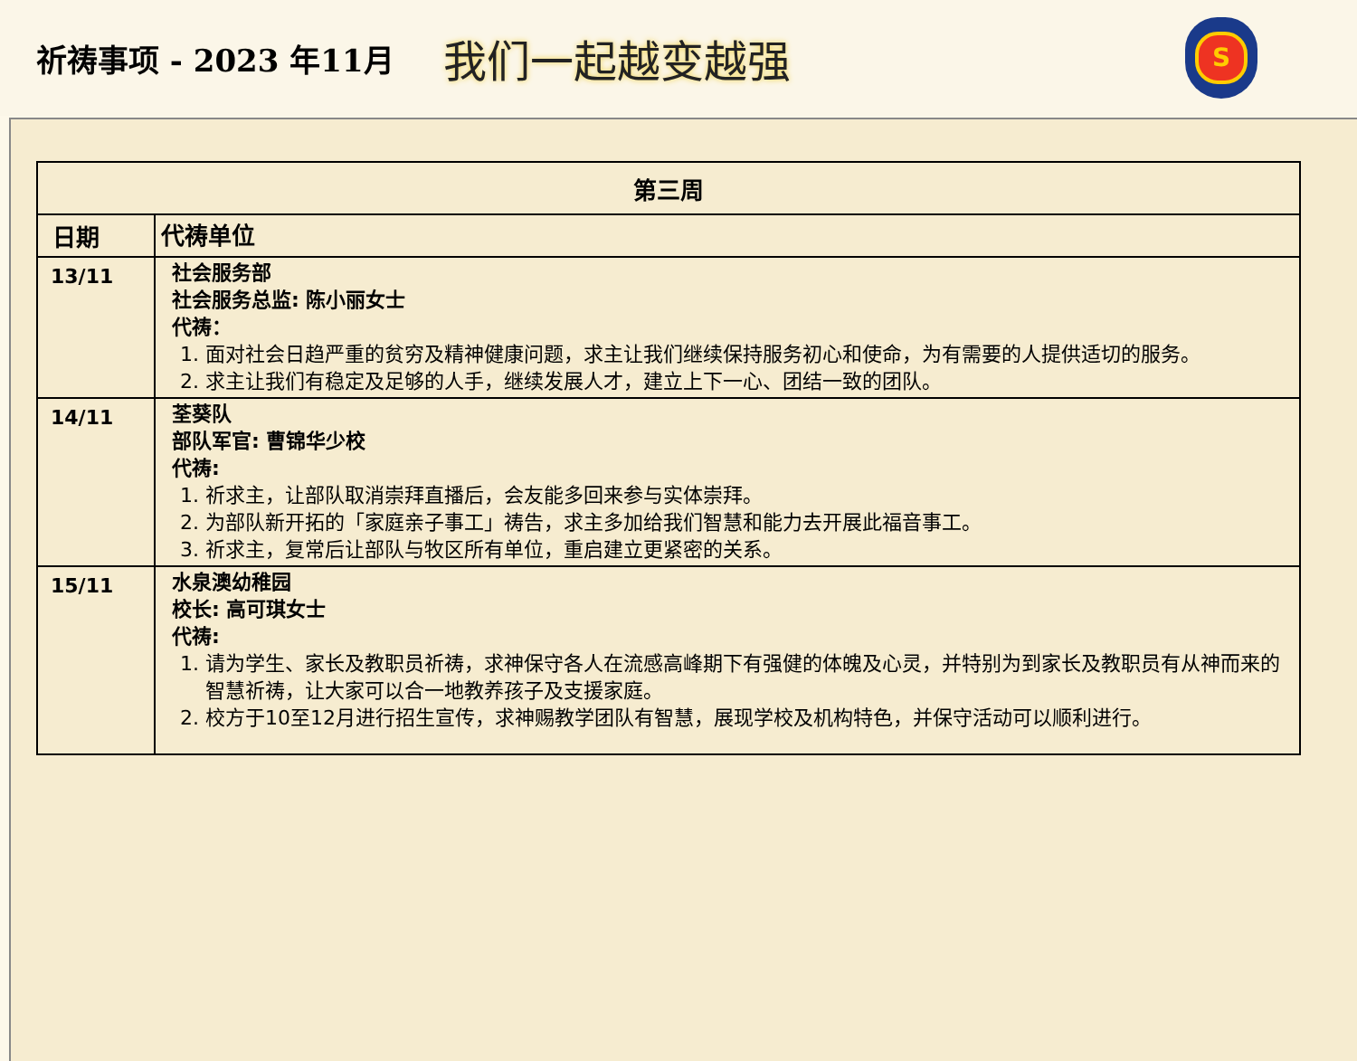祈祷事项 - 2023 年11月
我们一起越变越强
S
| 第三周 | |
| --- | --- |
| 日期 | 代祷单位 |
| 13/11 | 社会服务部 社会服务总监: 陈小丽女士 代祷： 1. 面对社会日趋严重的贫穷及精神健康问题，求主让我们继续保持服务初心和使命，为有需要的人提供适切的服务。 2. 求主让我们有稳定及足够的人手，继续发展人才，建立上下一心、团结一致的团队。 |
| 14/11 | 荃葵队 部队军官: 曹锦华少校 代祷: 1. 祈求主，让部队取消崇拜直播后，会友能多回来参与实体崇拜。 2. 为部队新开拓的「家庭亲子事工」祷告，求主多加给我们智慧和能力去开展此福音事工。 3. 祈求主，复常后让部队与牧区所有单位，重启建立更紧密的关系。 |
| 15/11 | 水泉澳幼稚园 校长: 高可琪女士 代祷: 1. 请为学生、家长及教职员祈祷，求神保守各人在流感高峰期下有强健的体魄及心灵，并特别为到家长及教职员有从神而来的智慧祈祷，让大家可以合一地教养孩子及支援家庭。 2. 校方于10至12月进行招生宣传，求神赐教学团队有智慧，展现学校及机构特色，并保守活动可以顺利进行。 |